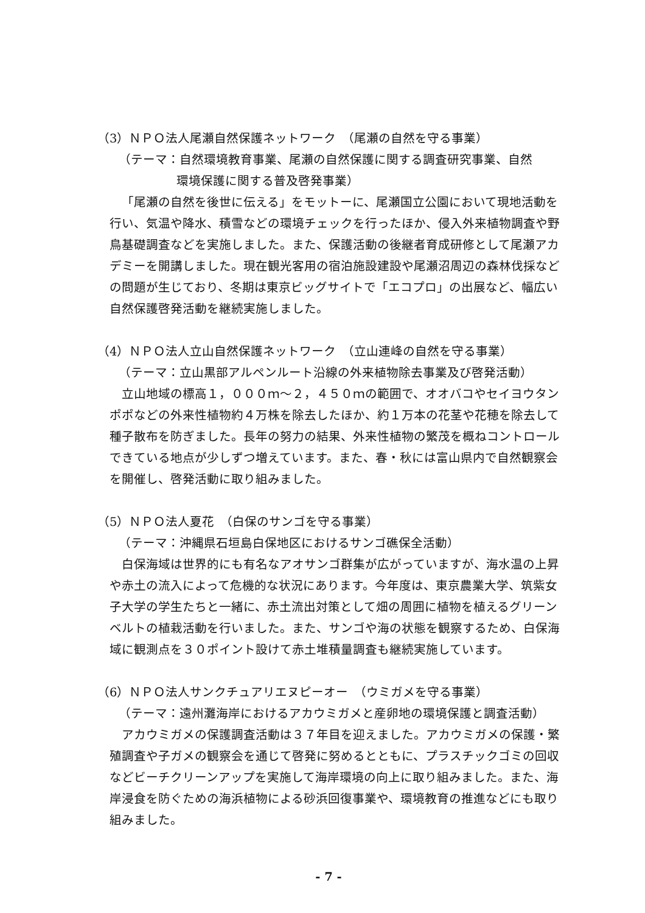（3）ＮＰＯ法人尾瀬自然保護ネットワーク　（尾瀬の自然を守る事業）
（テーマ：自然環境教育事業、尾瀬の自然保護に関する調査研究事業、自然
環境保護に関する普及啓発事業）
「尾瀬の自然を後世に伝える」をモットーに、尾瀬国立公園において現地活動を行い、気温や降水、積雪などの環境チェックを行ったほか、侵入外来植物調査や野鳥基礎調査などを実施しました。また、保護活動の後継者育成研修として尾瀬アカデミーを開講しました。現在観光客用の宿泊施設建設や尾瀬沼周辺の森林伐採などの問題が生じており、冬期は東京ビッグサイトで「エコプロ」の出展など、幅広い自然保護啓発活動を継続実施しました。
（4）ＮＰＯ法人立山自然保護ネットワーク　（立山連峰の自然を守る事業）
（テーマ：立山黒部アルペンルート沿線の外来植物除去事業及び啓発活動）
立山地域の標高１，０００ｍ～２，４５０ｍの範囲で、オオバコやセイヨウタンポポなどの外来性植物約４万株を除去したほか、約１万本の花茎や花穂を除去して種子散布を防ぎました。長年の努力の結果、外来性植物の繁茂を概ねコントロールできている地点が少しずつ増えています。また、春・秋には富山県内で自然観察会を開催し、啓発活動に取り組みました。
（5）ＮＰＯ法人夏花　（白保のサンゴを守る事業）
（テーマ：沖縄県石垣島白保地区におけるサンゴ礁保全活動）
白保海域は世界的にも有名なアオサンゴ群集が広がっていますが、海水温の上昇や赤土の流入によって危機的な状況にあります。今年度は、東京農業大学、筑紫女子大学の学生たちと一緒に、赤土流出対策として畑の周囲に植物を植えるグリーンベルトの植栽活動を行いました。また、サンゴや海の状態を観察するため、白保海域に観測点を３０ポイント設けて赤土堆積量調査も継続実施しています。
（6）ＮＰＯ法人サンクチュアリエヌピーオー　（ウミガメを守る事業）
（テーマ：遠州灘海岸におけるアカウミガメと産卵地の環境保護と調査活動）
アカウミガメの保護調査活動は３７年目を迎えました。アカウミガメの保護・繁殖調査や子ガメの観察会を通じて啓発に努めるとともに、プラスチックゴミの回収などビーチクリーンアップを実施して海岸環境の向上に取り組みました。また、海岸浸食を防ぐための海浜植物による砂浜回復事業や、環境教育の推進などにも取り組みました。
- 7 -